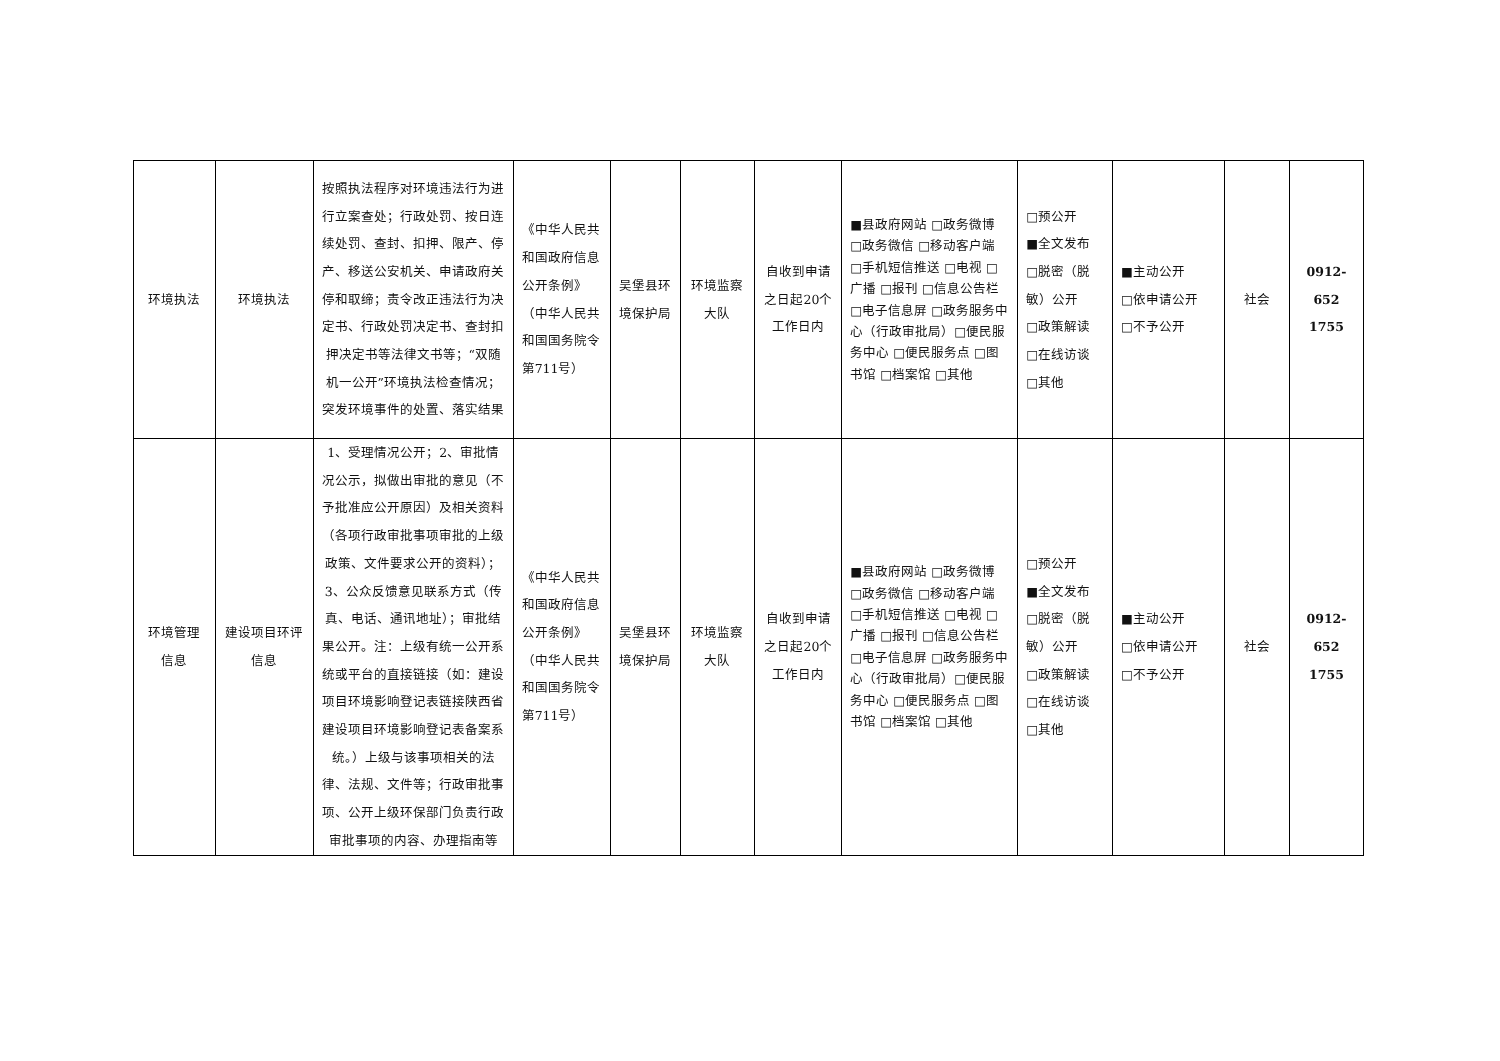| 环境执法 | 环境执法 | 按照执法程序对环境违法行为进行立案查处；行政处罚、按日连续处罚、查封、扣押、限产、停产、移送公安机关、申请政府关停和取缔；责令改正违法行为决定书、行政处罚决定书、查封扣押决定书等法律文书等；“双随机一公开”环境执法检查情况；突发环境事件的处置、落实结果 | 《中华人民共和国政府信息公开条例》（中华人民共和国国务院令第711号） | 吴堡县环境保护局 | 环境监察大队 | 自收到申请之日起20个工作日内 | ■县政府网站 □政务微博 □政务微信 □移动客户端 □手机短信推送 □电视 □广播 □报刊 □信息公告栏 □电子信息屏 □政务服务中心（行政审批局）□便民服务中心 □便民服务点 □图书馆 □档案馆 □其他 | □预公开 ■全文发布 □脱密（脱敏）公开 □政策解读 □在线访谈 □其他 | ■主动公开 □依申请公开 □不予公开 | 社会 | 0912-652 1755 |
| 环境管理信息 | 建设项目环评信息 | 1、受理情况公开；2、审批情况公示，拟做出审批的意见（不予批准应公开原因）及相关资料（各项行政审批事项审批的上级政策、文件要求公开的资料）；3、公众反馈意见联系方式（传真、电话、通讯地址）；审批结果公开。注：上级有统一公开系统或平台的直接链接（如：建设项目环境影响登记表链接陕西省建设项目环境影响登记表备案系统。）上级与该事项相关的法律、法规、文件等；行政审批事项、公开上级环保部门负责行政审批事项的内容、办理指南等 | 《中华人民共和国政府信息公开条例》（中华人民共和国国务院令第711号） | 吴堡县环境保护局 | 环境监察大队 | 自收到申请之日起20个工作日内 | ■县政府网站 □政务微博 □政务微信 □移动客户端 □手机短信推送 □电视 □广播 □报刊 □信息公告栏 □电子信息屏 □政务服务中心（行政审批局）□便民服务中心 □便民服务点 □图书馆 □档案馆 □其他 | □预公开 ■全文发布 □脱密（脱敏）公开 □政策解读 □在线访谈 □其他 | ■主动公开 □依申请公开 □不予公开 | 社会 | 0912-652 1755 |